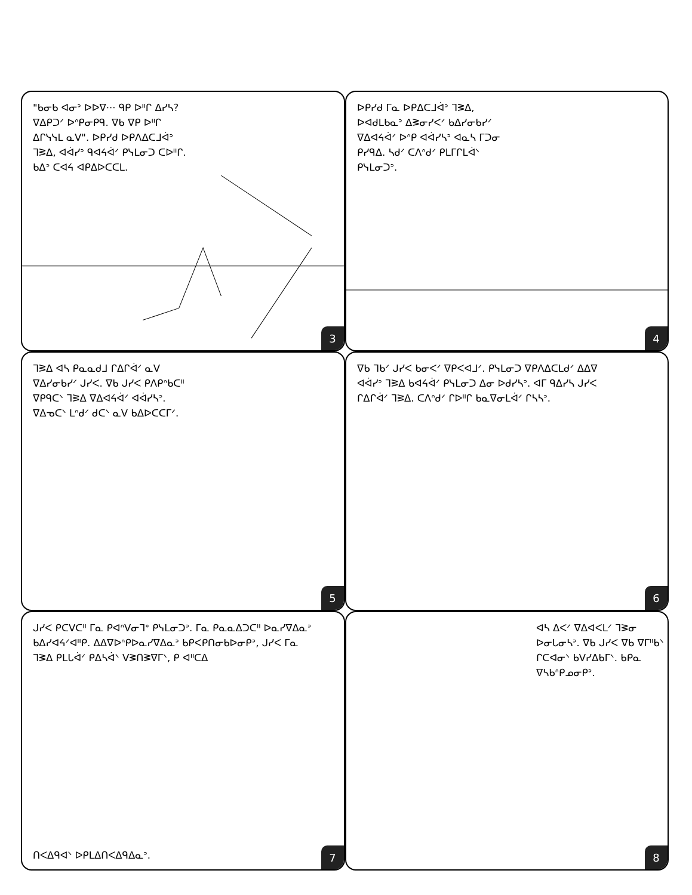"ᑲᓂᑲ ᐊᓂᐣ ᐅᐅᐁ··· ᑫᑭ ᐅᐦᒋ ᐃᓯᓴ? ᐁᐃᑭᑐᐟ ᐅᐢᑭᓂᑭᑫ. ᐁᑲ ᐁᑭ ᐅᐦᒋ ᐃᒋᓭᓭᒪ ᓇᐯ". ᐅᑭᓯᑯ ᐅᑭᐱᐃᑕᒧᐋᐣ ᒣᕒᐃ, ᐊᐋᓯᐣ ᑫᐊᔦᐋᐟ ᑭᓭᒪᓂᑐ ᑕᐅᐦᒋ. ᑲᐃᐣ ᑕᐊᔦ ᐊᑭᐃᐅᑕᑕᒪ.
3
ᐅᑭᓯᑯ ᒥᓇ ᐅᑭᐃᑕᒧᐋᐣ ᒣᕒᐃ, ᐅᐊᑯᒪᑲᓇᐣ ᐃᕒᓂᓯᐸᐟ ᑲᐃᓯᓂᑲᓯᐟ ᐁᐃᐊᔦᐋᐟ ᐅᐢᑭ ᐊᐋᓯᓴᐣ ᐊᓇᓴ ᒥᑐᓂ ᑭᓯᑫᐃ. ᓴᑯᐟ ᑕᐱᐢᑯᐟ ᑭᒪᒥᒋᒪᐋᐠ ᑭᓭᒪᓂᑐᐣ.
4
ᒣᕒᐃ ᐊᓴ ᑭᓇᓇᑯᒧ ᒋᐃᒋᐋᐟ ᓇᐯ ᐁᐃᓯᓂᑲᓯᐟ ᒍᓯᐸ. ᐁᑲ ᒍᓯᐸ ᑭᐱᑭᐢᑲᑕᐦ ᐁᑭᑫᑕᐠ ᒣᕒᐃ ᐁᐃᐊᔦᐋᐟ ᐊᐋᓯᓴᐣ. ᐁᐃᓀᑕᐠ ᒪᐢᑯᐟ ᑯᑕᐠ ᓇᐯ ᑲᐃᐅᑕᑕᒥᐟ.
5
ᐁᑲ ᒣᑲᐟ ᒍᓯᐸ ᑲᓂᐸᐟ ᐁᑭᐸᐊᒧᐟ. ᑭᓭᒪᓂᑐ ᐁᑭᐱᐃᑕᒪᑯᐟ ᐃᐃᐁ ᐊᐋᓯᐣ ᒣᕒᐃ ᑲᐊᔦᐋᐟ ᑭᓭᒪᓂᑐ ᐃᓂ ᐅᑯᓯᓴᐣ. ᐊᒥ ᑫᐃᓯᓴ ᒍᓯᐸ ᒋᐃᒋᐋᐟ ᒣᕒᐃ. ᑕᐱᐢᑯᐟ ᒋᐅᐦᒋ ᑲᓇᐁᓂᒪᐋᐟ ᒋᓴᓴᐣ.
6
ᒍᓯᐸ ᑭᑕᐯᑕᐦ ᒥᓇ ᑭᐊᐢᐯᓂᒣᐤ ᑭᓭᒪᓂᑐᐣ. ᒥᓇ ᑭᓇᓇᐃᑐᑕᐦ ᐅᓇᓯᐁᐃᓇᐣ ᑲᐃᓯᐊᔦᐟᐊᐦᑭ. ᐃᐃᐁᐅᐢᑭᐅᓇᓯᐁᐃᓇᐣ ᑲᑭᐸᑭᑎᓂᑲᐅᓂᑭᐣ, ᒍᓯᐸ ᒥᓇ ᒣᕒᐃ ᑭᒪᒐᐋᐟ ᑭᐃᓴᐋᐠ ᐯᕒᑎᕒᐁᒥᐠ, ᑭ ᐊᐦᑕᐃ
ᑎᐸᐃᑫᐊᐠ ᐅᑭᒪᐃᑎᐸᐃᑫᐃᓇᐣ.
7
ᐊᓴ ᐃᐸᐟ ᐁᐃᐊᐸᒪᐟ ᒣᕒᓂ ᐅᓂᒐᓂᓴᐣ. ᐁᑲ ᒍᓯᐸ ᐁᑲ ᐁᒥᐦᑲᐠ ᒋᑕᐊᓂᐠ ᑲᐯᓯᐃᑲᒥᐠ. ᑲᑭᓇ ᐁᓴᑲᐢᑭᓄᓂᑭᐣ.
8